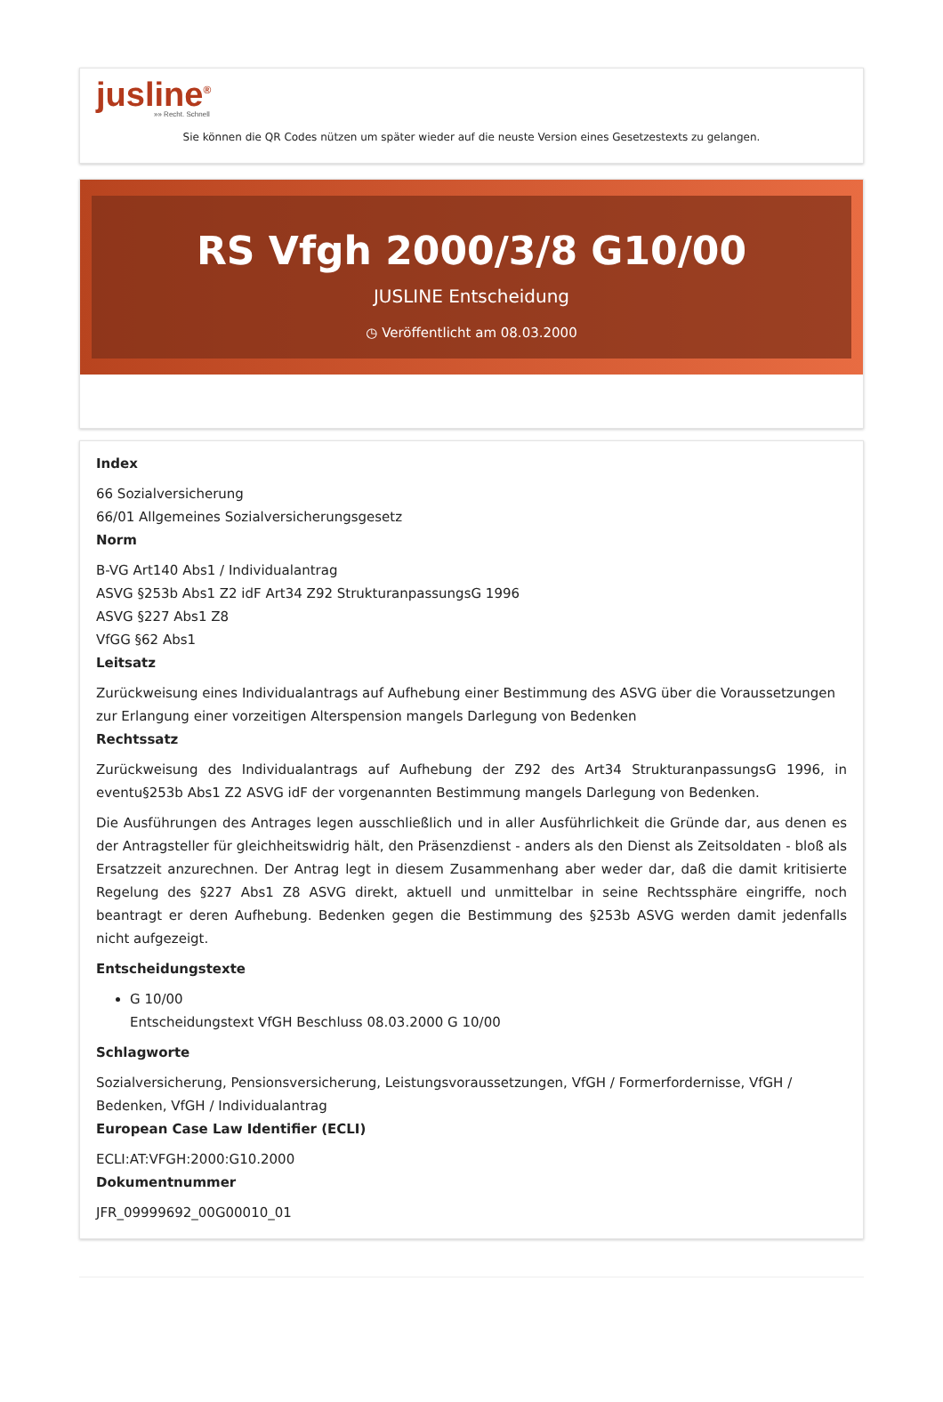jusline<sup>®</sup>
»» Recht. Schnell
Sie können die QR Codes nützen um später wieder auf die neuste Version eines Gesetzestexts zu gelangen.
RS Vfgh 2000/3/8 G10/00
JUSLINE Entscheidung
◷ Veröffentlicht am 08.03.2000
Index
66 Sozialversicherung
66/01 Allgemeines Sozialversicherungsgesetz
Norm
B-VG Art140 Abs1 / Individualantrag
ASVG §253b Abs1 Z2 idF Art34 Z92 StrukturanpassungsG 1996
ASVG §227 Abs1 Z8
VfGG §62 Abs1
Leitsatz
Zurückweisung eines Individualantrags auf Aufhebung einer Bestimmung des ASVG über die Voraussetzungen zur Erlangung einer vorzeitigen Alterspension mangels Darlegung von Bedenken
Rechtssatz
Zurückweisung des Individualantrags auf Aufhebung der Z92 des Art34 StrukturanpassungsG 1996, in eventu§253b Abs1 Z2 ASVG idF der vorgenannten Bestimmung mangels Darlegung von Bedenken.
Die Ausführungen des Antrages legen ausschließlich und in aller Ausführlichkeit die Gründe dar, aus denen es der Antragsteller für gleichheitswidrig hält, den Präsenzdienst - anders als den Dienst als Zeitsoldaten - bloß als Ersatzzeit anzurechnen. Der Antrag legt in diesem Zusammenhang aber weder dar, daß die damit kritisierte Regelung des §227 Abs1 Z8 ASVG direkt, aktuell und unmittelbar in seine Rechtssphäre eingriffe, noch beantragt er deren Aufhebung. Bedenken gegen die Bestimmung des §253b ASVG werden damit jedenfalls nicht aufgezeigt.
Entscheidungstexte
G 10/00
Entscheidungstext VfGH Beschluss 08.03.2000 G 10/00
Schlagworte
Sozialversicherung, Pensionsversicherung, Leistungsvoraussetzungen, VfGH / Formerfordernisse, VfGH / Bedenken, VfGH / Individualantrag
European Case Law Identifier (ECLI)
ECLI:AT:VFGH:2000:G10.2000
Dokumentnummer
JFR_09999692_00G00010_01